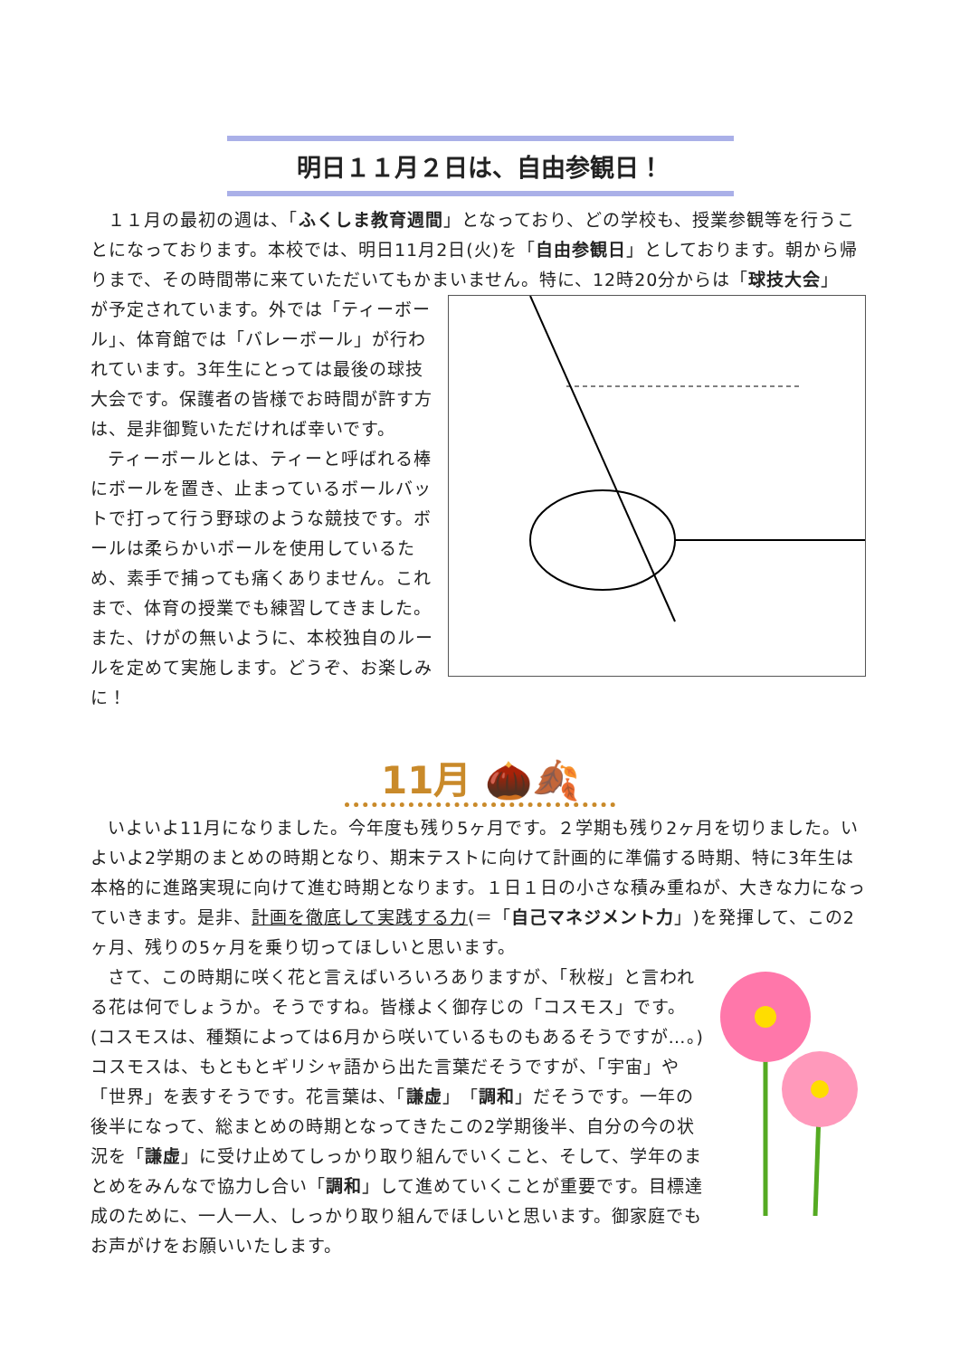明日１１月２日は、自由参観日！
１１月の最初の週は、「ふくしま教育週間」となっており、どの学校も、授業参観等を行うことになっております。本校では、明日11月2日(火)を「自由参観日」としております。朝から帰りまで、その時間帯に来ていただいてもかまいません。特に、12時20分からは「球技大会」
が予定されています。外では「ティーボール」、体育館では「バレーボール」が行われています。3年生にとっては最後の球技大会です。保護者の皆様でお時間が許す方は、是非御覧いただければ幸いです。
ティーボールとは、ティーと呼ばれる棒にボールを置き、止まっているボールバットで打って行う野球のような競技です。ボールは柔らかいボールを使用しているため、素手で捕っても痛くありません。これまで、体育の授業でも練習してきました。また、けがの無いように、本校独自のルールを定めて実施します。どうぞ、お楽しみに！
11月 🌰🍂
いよいよ11月になりました。今年度も残り5ヶ月です。２学期も残り2ヶ月を切りました。いよいよ2学期のまとめの時期となり、期末テストに向けて計画的に準備する時期、特に3年生は本格的に進路実現に向けて進む時期となります。１日１日の小さな積み重ねが、大きな力になっていきます。是非、計画を徹底して実践する力(＝「自己マネジメント力」)を発揮して、この2ヶ月、残りの5ヶ月を乗り切ってほしいと思います。
さて、この時期に咲く花と言えばいろいろありますが、「秋桜」と言われる花は何でしょうか。そうですね。皆様よく御存じの「コスモス」です。(コスモスは、種類によっては6月から咲いているものもあるそうですが…。)コスモスは、もともとギリシャ語から出た言葉だそうですが、「宇宙」や「世界」を表すそうです。花言葉は、「謙虚」「調和」だそうです。一年の後半になって、総まとめの時期となってきたこの2学期後半、自分の今の状況を「謙虚」に受け止めてしっかり取り組んでいくこと、そして、学年のまとめをみんなで協力し合い「調和」して進めていくことが重要です。目標達成のために、一人一人、しっかり取り組んでほしいと思います。御家庭でもお声がけをお願いいたします。